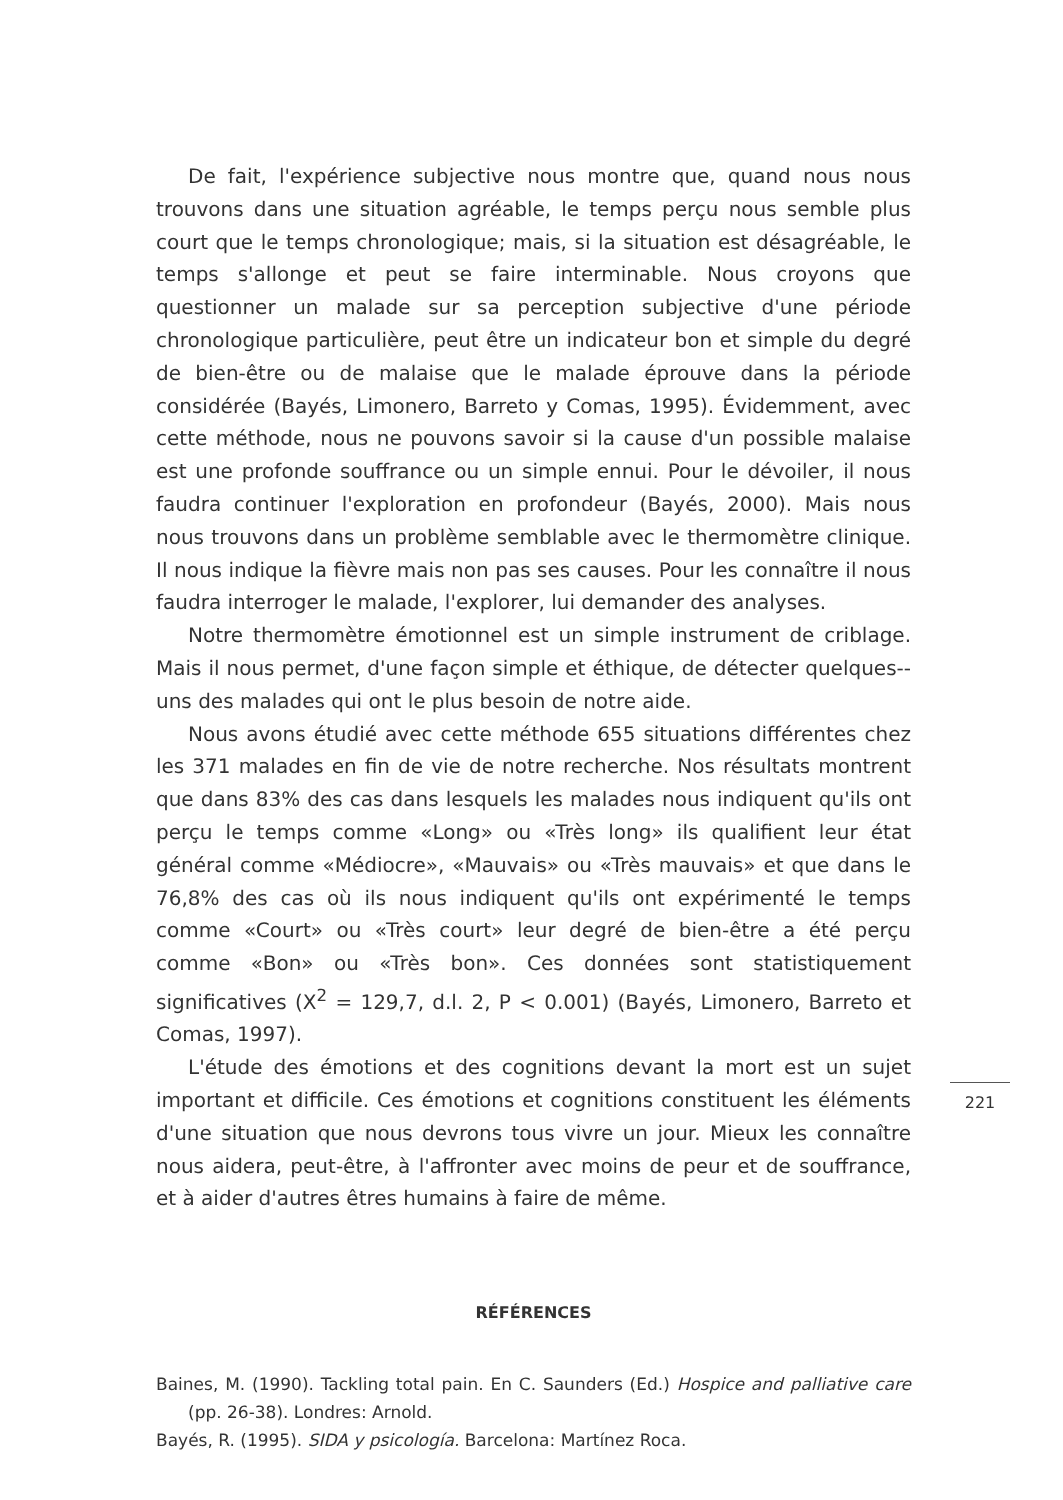De fait, l'expérience subjective nous montre que, quand nous nous trouvons dans une situation agréable, le temps perçu nous semble plus court que le temps chronologique; mais, si la situation est désagréable, le temps s'allonge et peut se faire interminable. Nous croyons que questionner un malade sur sa perception subjective d'une période chronologique particulière, peut être un indicateur bon et simple du degré de bien-être ou de malaise que le malade éprouve dans la période considérée (Bayés, Limonero, Barreto y Comas, 1995). Évidemment, avec cette méthode, nous ne pouvons savoir si la cause d'un possible malaise est une profonde souffrance ou un simple ennui. Pour le dévoiler, il nous faudra continuer l'exploration en profondeur (Bayés, 2000). Mais nous nous trouvons dans un problème semblable avec le thermomètre clinique. Il nous indique la fièvre mais non pas ses causes. Pour les connaître il nous faudra interroger le malade, l'explorer, lui demander des analyses.
Notre thermomètre émotionnel est un simple instrument de criblage. Mais il nous permet, d'une façon simple et éthique, de détecter quelques--uns des malades qui ont le plus besoin de notre aide.
Nous avons étudié avec cette méthode 655 situations différentes chez les 371 malades en fin de vie de notre recherche. Nos résultats montrent que dans 83% des cas dans lesquels les malades nous indiquent qu'ils ont perçu le temps comme «Long» ou «Très long» ils qualifient leur état général comme «Médiocre», «Mauvais» ou «Très mauvais» et que dans le 76,8% des cas où ils nous indiquent qu'ils ont expérimenté le temps comme «Court» ou «Très court» leur degré de bien-être a été perçu comme «Bon» ou «Très bon». Ces données sont statistiquement significatives (X<sup>2</sup> = 129,7, d.l. 2, P < 0.001) (Bayés, Limonero, Barreto et Comas, 1997).
L'étude des émotions et des cognitions devant la mort est un sujet important et difficile. Ces émotions et cognitions constituent les éléments d'une situation que nous devrons tous vivre un jour. Mieux les connaître nous aidera, peut-être, à l'affronter avec moins de peur et de souffrance, et à aider d'autres êtres humains à faire de même.
RÉFÉRENCES
Baines, M. (1990). Tackling total pain. En C. Saunders (Ed.) Hospice and palliative care (pp. 26-38). Londres: Arnold.
Bayés, R. (1995). SIDA y psicología. Barcelona: Martínez Roca.
221